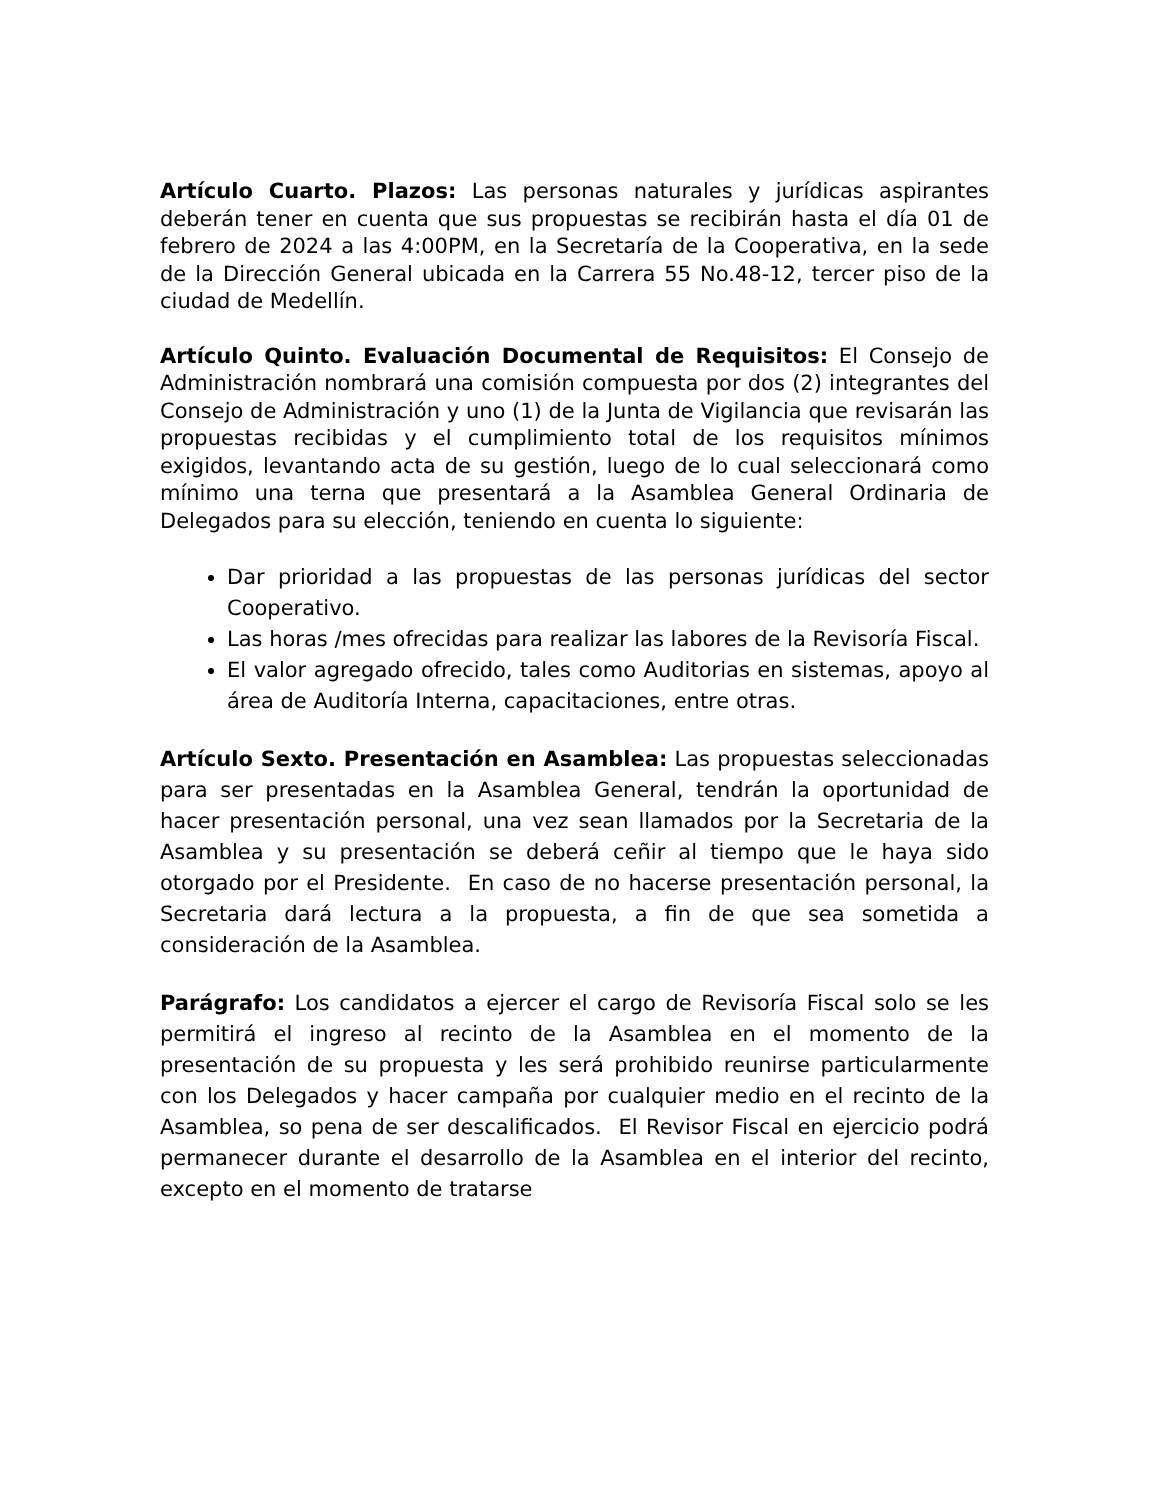Artículo Cuarto. Plazos: Las personas naturales y jurídicas aspirantes deberán tener en cuenta que sus propuestas se recibirán hasta el día 01 de febrero de 2024 a las 4:00PM, en la Secretaría de la Cooperativa, en la sede de la Dirección General ubicada en la Carrera 55 No.48-12, tercer piso de la ciudad de Medellín.
Artículo Quinto. Evaluación Documental de Requisitos: El Consejo de Administración nombrará una comisión compuesta por dos (2) integrantes del Consejo de Administración y uno (1) de la Junta de Vigilancia que revisarán las propuestas recibidas y el cumplimiento total de los requisitos mínimos exigidos, levantando acta de su gestión, luego de lo cual seleccionará como mínimo una terna que presentará a la Asamblea General Ordinaria de Delegados para su elección, teniendo en cuenta lo siguiente:
Dar prioridad a las propuestas de las personas jurídicas del sector Cooperativo.
Las horas /mes ofrecidas para realizar las labores de la Revisoría Fiscal.
El valor agregado ofrecido, tales como Auditorias en sistemas, apoyo al área de Auditoría Interna, capacitaciones, entre otras.
Artículo Sexto. Presentación en Asamblea: Las propuestas seleccionadas para ser presentadas en la Asamblea General, tendrán la oportunidad de hacer presentación personal, una vez sean llamados por la Secretaria de la Asamblea y su presentación se deberá ceñir al tiempo que le haya sido otorgado por el Presidente. En caso de no hacerse presentación personal, la Secretaria dará lectura a la propuesta, a fin de que sea sometida a consideración de la Asamblea.
Parágrafo: Los candidatos a ejercer el cargo de Revisoría Fiscal solo se les permitirá el ingreso al recinto de la Asamblea en el momento de la presentación de su propuesta y les será prohibido reunirse particularmente con los Delegados y hacer campaña por cualquier medio en el recinto de la Asamblea, so pena de ser descalificados. El Revisor Fiscal en ejercicio podrá permanecer durante el desarrollo de la Asamblea en el interior del recinto, excepto en el momento de tratarse